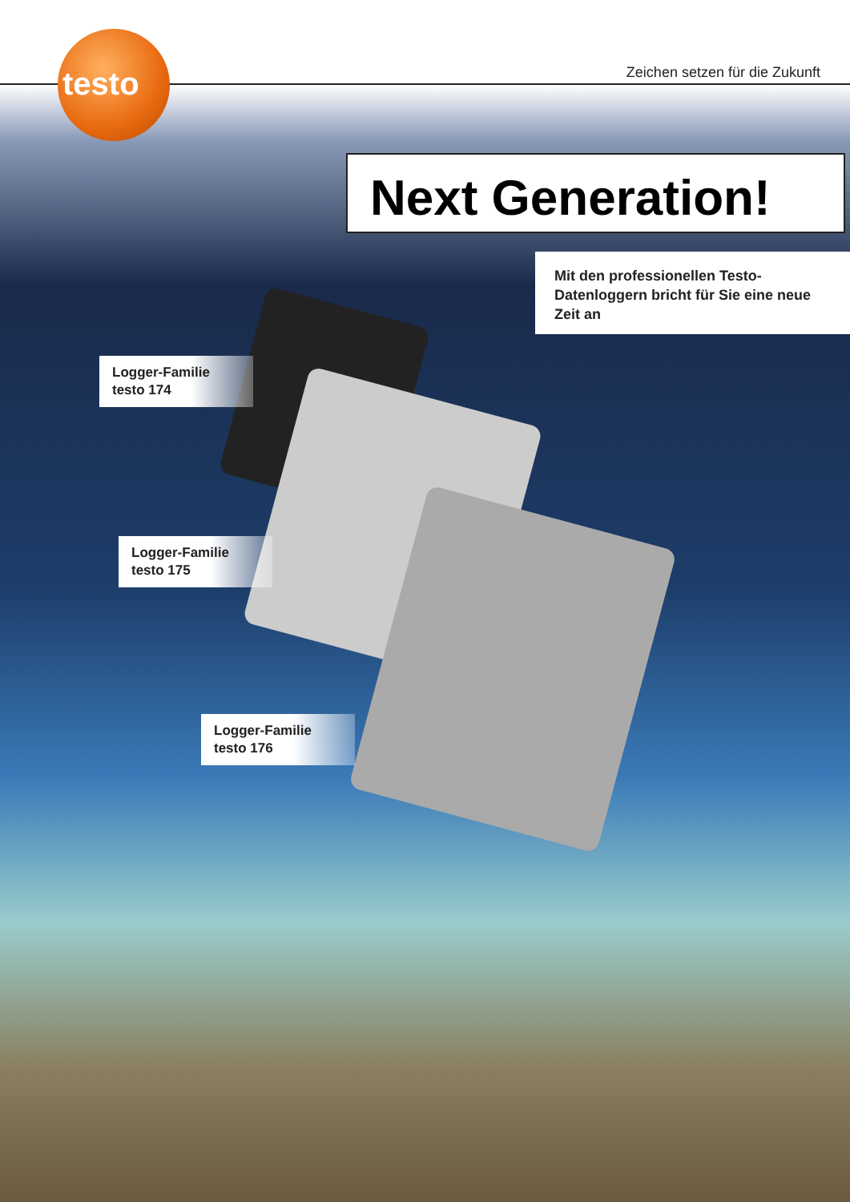testo
Zeichen setzen für die Zukunft
Next Generation!
Mit den professionellen Testo-Datenloggern bricht für Sie eine neue Zeit an
Logger-Familie
testo 174
Logger-Familie
testo 175
Logger-Familie
testo 176